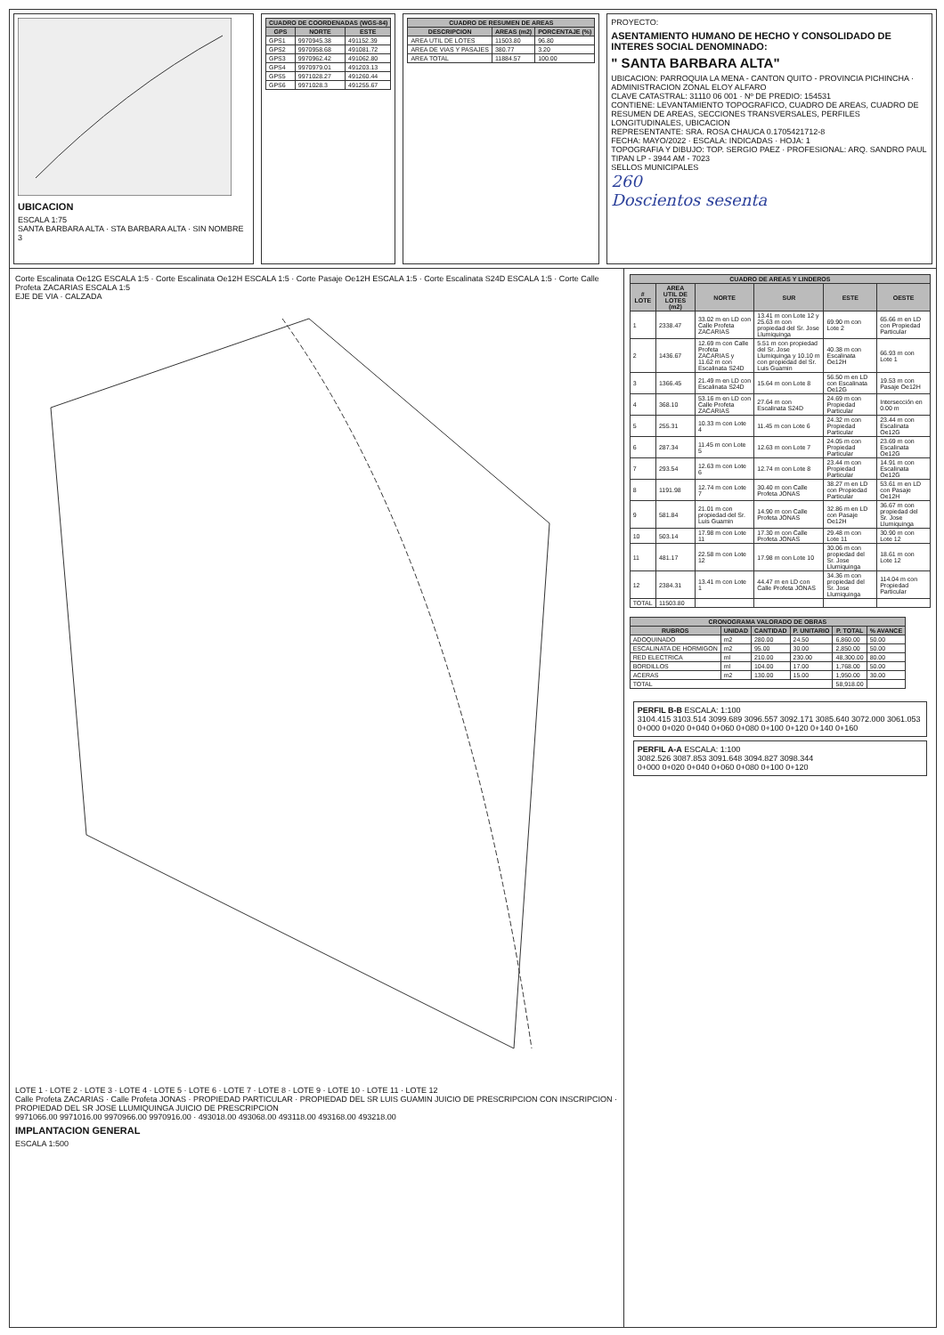UBICACION
ESCALA 1:75
SANTA BARBARA ALTA · STA BARBARA ALTA · SIN NOMBRE 3
| CUADRO DE COORDENADAS (WGS-84) | | |
| --- | --- | --- |
| GPS | NORTE | ESTE |
| GPS1 | 9970945.38 | 491152.39 |
| GPS2 | 9970958.68 | 491081.72 |
| GPS3 | 9970962.42 | 491062.80 |
| GPS4 | 9970979.01 | 491203.13 |
| GPS5 | 9971028.27 | 491260.44 |
| GPS6 | 9971028.3 | 491255.67 |
| CUADRO DE RESUMEN DE AREAS | | |
| --- | --- | --- |
| DESCRIPCION | AREAS (m2) | PORCENTAJE (%) |
| AREA UTIL DE LOTES | 11503.80 | 96.80 |
| AREA DE VIAS Y PASAJES | 380.77 | 3.20 |
| AREA TOTAL | 11884.57 | 100.00 |
PROYECTO:
ASENTAMIENTO HUMANO DE HECHO Y CONSOLIDADO DE INTERES SOCIAL DENOMINADO:
" SANTA BARBARA ALTA"
UBICACION: PARROQUIA LA MENA - CANTON QUITO - PROVINCIA PICHINCHA · ADMINISTRACION ZONAL ELOY ALFARO
CLAVE CATASTRAL: 31110 06 001 · Nº DE PREDIO: 154531
CONTIENE: LEVANTAMIENTO TOPOGRAFICO, CUADRO DE AREAS, CUADRO DE RESUMEN DE AREAS, SECCIONES TRANSVERSALES, PERFILES LONGITUDINALES, UBICACION
REPRESENTANTE: SRA. ROSA CHAUCA 0.1705421712-8
FECHA: MAYO/2022 · ESCALA: INDICADAS · HOJA: 1
TOPOGRAFIA Y DIBUJO: TOP. SERGIO PAEZ · PROFESIONAL: ARQ. SANDRO PAUL TIPAN LP - 3944 AM - 7023
SELLOS MUNICIPALES
260
Doscientos sesenta
Corte Escalinata Oe12G ESCALA 1:5 · Corte Escalinata Oe12H ESCALA 1:5 · Corte Pasaje Oe12H ESCALA 1:5 · Corte Escalinata S24D ESCALA 1:5 · Corte Calle Profeta ZACARIAS ESCALA 1:5
EJE DE VIA · CALZADA
LOTE 1 · LOTE 2 · LOTE 3 · LOTE 4 · LOTE 5 · LOTE 6 · LOTE 7 · LOTE 8 · LOTE 9 · LOTE 10 · LOTE 11 · LOTE 12
Calle Profeta ZACARIAS · Calle Profeta JONAS · PROPIEDAD PARTICULAR · PROPIEDAD DEL SR LUIS GUAMIN JUICIO DE PRESCRIPCION CON INSCRIPCION · PROPIEDAD DEL SR JOSE LLUMIQUINGA JUICIO DE PRESCRIPCION
9971066.00 9971016.00 9970966.00 9970916.00 · 493018.00 493068.00 493118.00 493168.00 493218.00
IMPLANTACION GENERAL
ESCALA 1:500
| CUADRO DE AREAS Y LINDEROS | | | | | |
| --- | --- | --- | --- | --- | --- |
| # LOTE | AREA UTIL DE LOTES (m2) | NORTE | SUR | ESTE | OESTE |
| 1 | 2338.47 | 33.02 m en LD con Calle Profeta ZACARIAS | 13.41 m con Lote 12 y 25.63 m con propiedad del Sr. Jose Llumiquinga | 69.90 m con Lote 2 | 65.66 m en LD con Propiedad Particular |
| 2 | 1436.67 | 12.69 m con Calle Profeta ZACARIAS y 11.62 m con Escalinata S24D | 5.51 m con propiedad del Sr. Jose Llumiquinga y 10.10 m con propiedad del Sr. Luis Guamin | 40.38 m con Escalinata Oe12H | 66.93 m con Lote 1 |
| 3 | 1366.45 | 21.49 m en LD con Escalinata S24D | 15.64 m con Lote 8 | 56.50 m en LD con Escalinata Oe12G | 19.53 m con Pasaje Oe12H |
| 4 | 368.10 | 53.16 m en LD con Calle Profeta ZACARIAS | 27.64 m con Escalinata S24D | 24.69 m con Propiedad Particular | Intersección en 0.00 m |
| 5 | 255.31 | 10.33 m con Lote 4 | 11.45 m con Lote 6 | 24.32 m con Propiedad Particular | 23.44 m con Escalinata Oe12G |
| 6 | 287.34 | 11.45 m con Lote 5 | 12.63 m con Lote 7 | 24.05 m con Propiedad Particular | 23.69 m con Escalinata Oe12G |
| 7 | 293.54 | 12.63 m con Lote 6 | 12.74 m con Lote 8 | 23.44 m con Propiedad Particular | 14.91 m con Escalinata Oe12G |
| 8 | 1191.98 | 12.74 m con Lote 7 | 30.40 m con Calle Profeta JONAS | 38.27 m en LD con Propiedad Particular | 53.61 m en LD con Pasaje Oe12H |
| 9 | 581.84 | 21.01 m con propiedad del Sr. Luis Guamin | 14.90 m con Calle Profeta JONAS | 32.86 m en LD con Pasaje Oe12H | 36.67 m con propiedad del Sr. Jose Llumiquinga |
| 10 | 503.14 | 17.98 m con Lote 11 | 17.30 m con Calle Profeta JONAS | 29.48 m con Lote 11 | 30.90 m con Lote 12 |
| 11 | 481.17 | 22.58 m con Lote 12 | 17.98 m con Lote 10 | 30.06 m con propiedad del Sr. Jose Llumiquinga | 18.61 m con Lote 12 |
| 12 | 2384.31 | 13.41 m con Lote 1 | 44.47 m en LD con Calle Profeta JONAS | 34.36 m con propiedad del Sr. Jose Llumiquinga | 114.04 m con Propiedad Particular |
| TOTAL | 11503.80 | | | | |
| CRONOGRAMA VALORADO DE OBRAS | | | | | |
| --- | --- | --- | --- | --- | --- |
| RUBROS | UNIDAD | CANTIDAD | P. UNITARIO | P. TOTAL | % AVANCE |
| ADOQUINADO | m2 | 280.00 | 24.50 | 6,860.00 | 50.00 |
| ESCALINATA DE HORMIGON | m2 | 95.00 | 30.00 | 2,850.00 | 50.00 |
| RED ELECTRICA | ml | 210.00 | 230.00 | 48,300.00 | 80.00 |
| BORDILLOS | ml | 104.00 | 17.00 | 1,768.00 | 50.00 |
| ACERAS | m2 | 130.00 | 15.00 | 1,950.00 | 30.00 |
| TOTAL | | | | 58,918.00 | |
PERFIL B-B ESCALA: 1:100
3104.415 3103.514 3099.689 3096.557 3092.171 3085.640 3072.000 3061.053
0+000 0+020 0+040 0+060 0+080 0+100 0+120 0+140 0+160
PERFIL A-A ESCALA: 1:100
3082.526 3087.853 3091.648 3094.827 3098.344
0+000 0+020 0+040 0+060 0+080 0+100 0+120